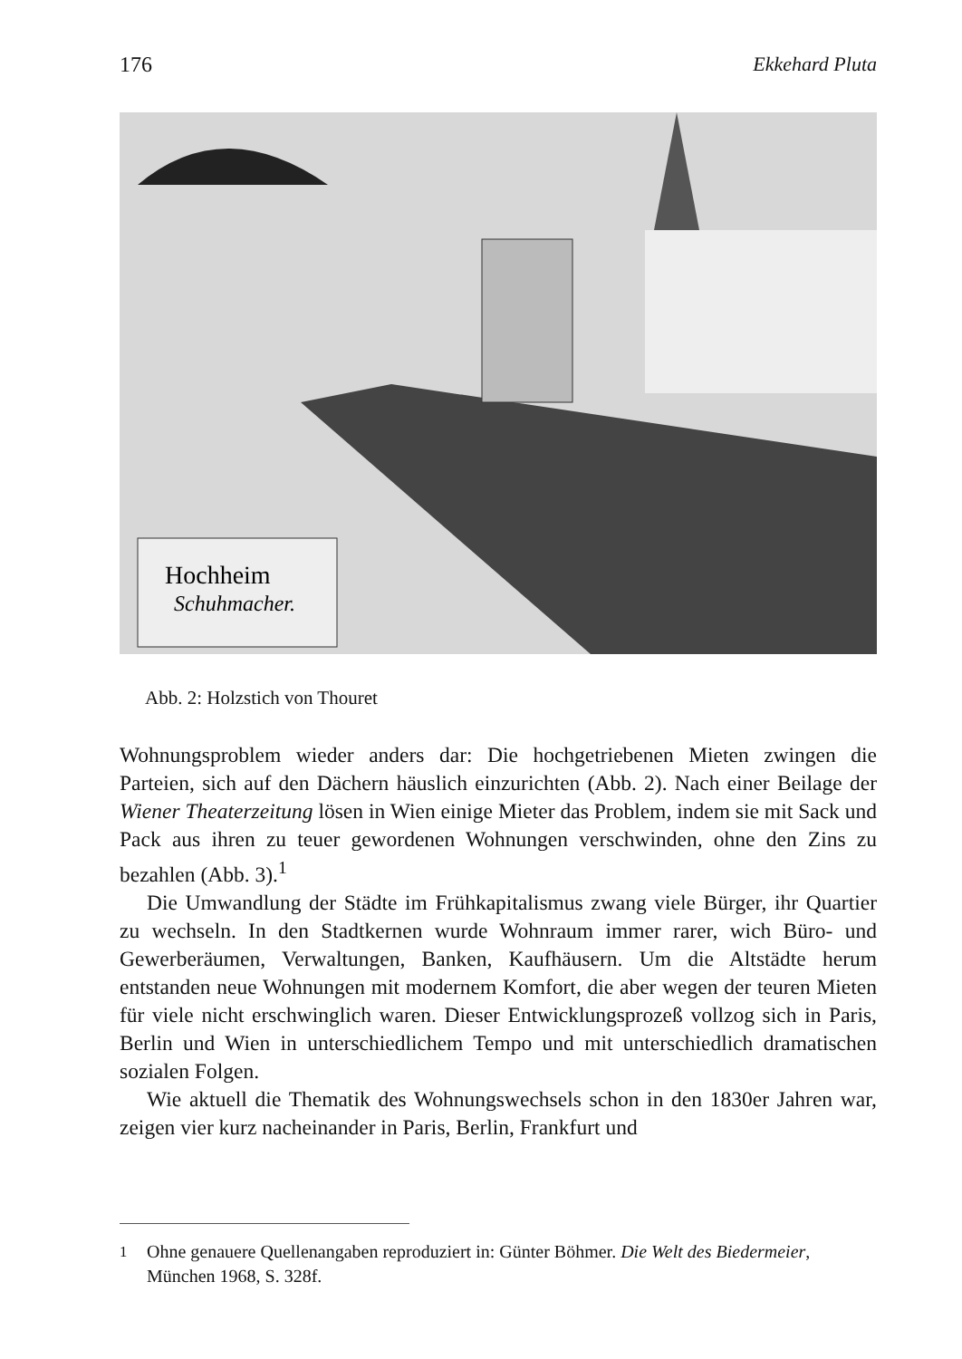176 Ekkehard Pluta
Hochheim
Schuhmacher.
Abb. 2: Holzstich von Thouret
Wohnungsproblem wieder anders dar: Die hochgetriebenen Mieten zwingen die Parteien, sich auf den Dächern häuslich einzurichten (Abb. 2). Nach einer Beilage der Wiener Theaterzeitung lösen in Wien einige Mieter das Problem, indem sie mit Sack und Pack aus ihren zu teuer gewordenen Wohnungen verschwinden, ohne den Zins zu bezahlen (Abb. 3).<sup>1</sup>
Die Umwandlung der Städte im Frühkapitalismus zwang viele Bürger, ihr Quartier zu wechseln. In den Stadtkernen wurde Wohnraum immer rarer, wich Büro- und Gewerberäumen, Verwaltungen, Banken, Kaufhäusern. Um die Altstädte herum entstanden neue Wohnungen mit modernem Komfort, die aber wegen der teuren Mieten für viele nicht erschwinglich waren. Dieser Entwicklungsprozeß vollzog sich in Paris, Berlin und Wien in unterschiedlichem Tempo und mit unterschiedlich dramatischen sozialen Folgen.
Wie aktuell die Thematik des Wohnungswechsels schon in den 1830er Jahren war, zeigen vier kurz nacheinander in Paris, Berlin, Frankfurt und
<sup>1</sup> Ohne genauere Quellenangaben reproduziert in: Günter Böhmer. Die Welt des Biedermeier, München 1968, S. 328f.